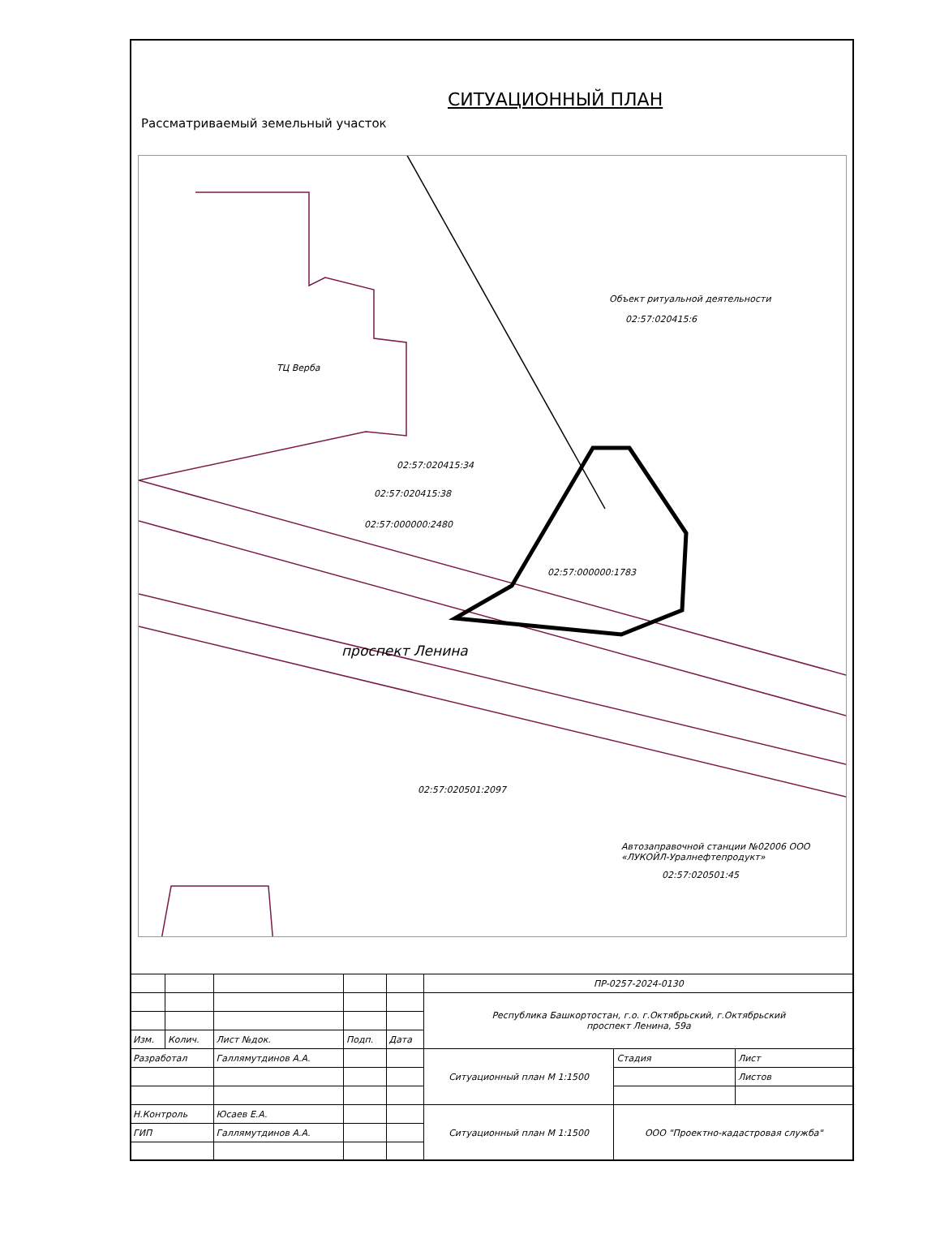СИТУАЦИОННЫЙ ПЛАН
Рассматриваемый земельный участок
Объект ритуальной деятельности
02:57:020415:6
ТЦ Верба
02:57:020415:34
02:57:020415:38
02:57:000000:2480
02:57:000000:1783
проспект Ленина
02:57:020501:2097
Автозаправочной станции №02006 ООО «ЛУКОЙЛ-Уралнефтепродукт»
02:57:020501:45
| | | | | | ПР-0257-2024-0130 | | |
| | | | | | Республика Башкортостан, г.о. г.Октябрьский, г.Октябрьский проспект Ленина, 59а | | |
| Изм. | Колич. | Лист №док. | Подп. | Дата | | | |
| Разработал | | Галлямутдинов А.А. | | | Ситуационный план М 1:1500 | Стадия | Лист |
| | | | | | | | Листов |
| Н.Контроль | | Юсаев Е.А. | | | Ситуационный план М 1:1500 | ООО "Проектно-кадастровая служба" | |
| ГИП | | Галлямутдинов А.А. | | | | | |